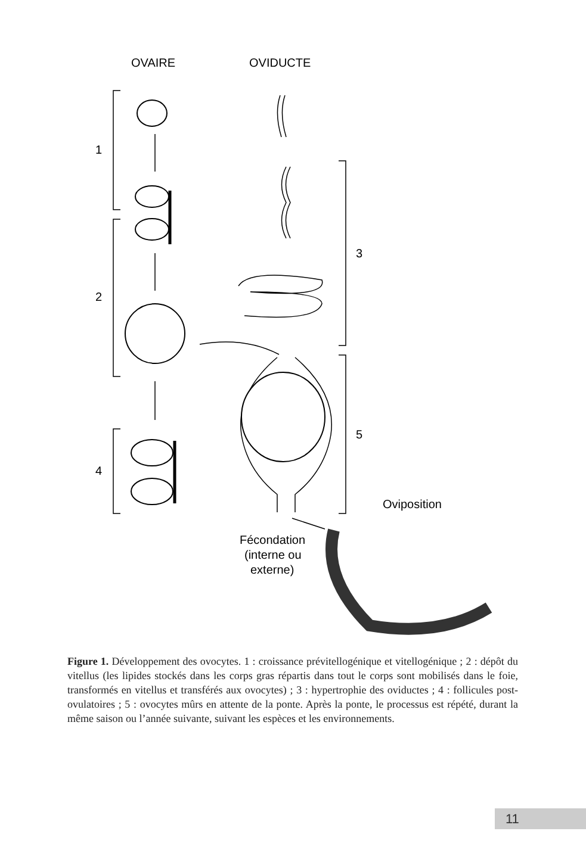OVAIRE
OVIDUCTE
1
2
3
4
5
Oviposition
Fécondation
(interne ou
externe)
Figure 1. Développement des ovocytes. 1 : croissance prévitellogénique et vitellogénique ; 2 : dépôt du vitellus (les lipides stockés dans les corps gras répartis dans tout le corps sont mobilisés dans le foie, transformés en vitellus et transférés aux ovocytes) ; 3 : hypertrophie des oviductes ; 4 : follicules post-ovulatoires ; 5 : ovocytes mûrs en attente de la ponte. Après la ponte, le processus est répété, durant la même saison ou l’année suivante, suivant les espèces et les environnements.
11